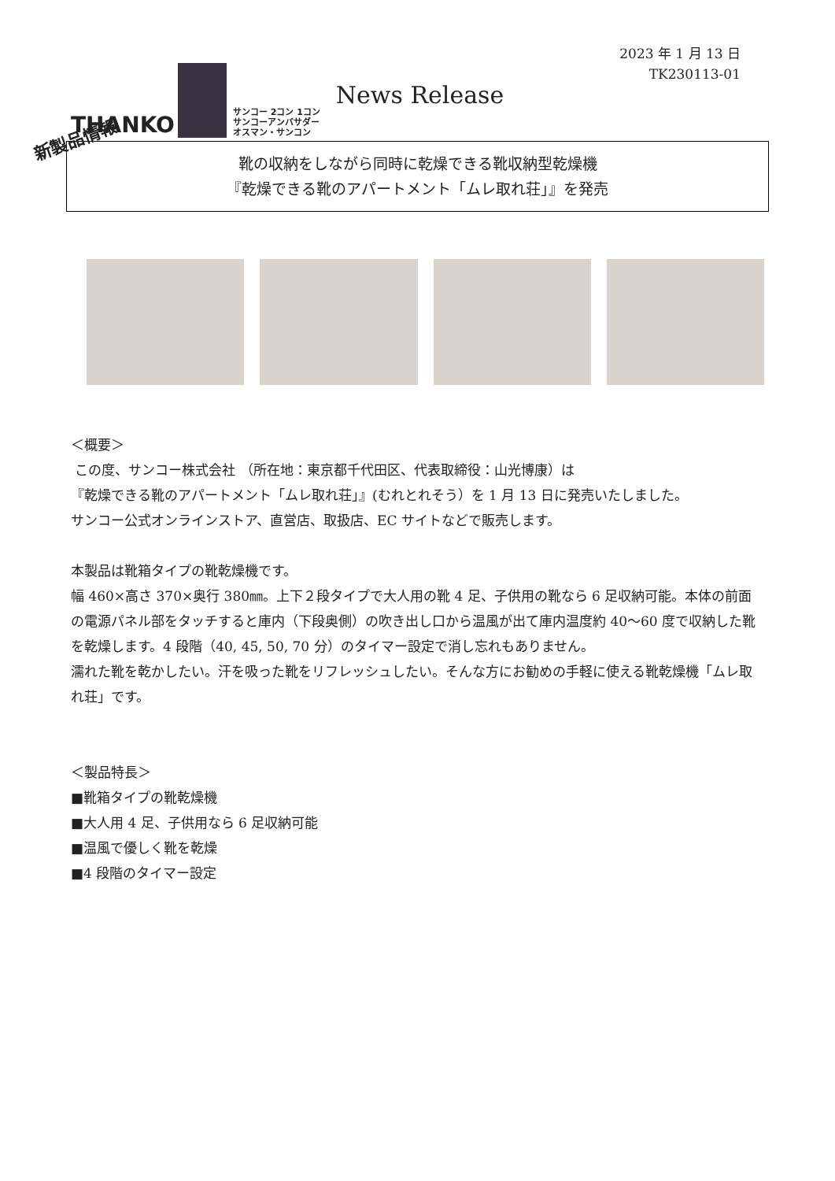2023 年 1 月 13 日
TK230113-01
THANKO
サンコー 2コン 1コン
サンコーアンバサダー
オスマン・サンコン
News Release
新製品情報
靴の収納をしながら同時に乾燥できる靴収納型乾燥機
『乾燥できる靴のアパートメント「ムレ取れ荘」』を発売
＜概要＞
この度、サンコー株式会社 （所在地：東京都千代田区、代表取締役：山光博康）は
『乾燥できる靴のアパートメント「ムレ取れ荘」』(むれとれそう）を 1 月 13 日に発売いたしました。
サンコー公式オンラインストア、直営店、取扱店、EC サイトなどで販売します。
本製品は靴箱タイプの靴乾燥機です。
幅 460×高さ 370×奥行 380㎜。上下２段タイプで大人用の靴 4 足、子供用の靴なら 6 足収納可能。本体の前面の電源パネル部をタッチすると庫内（下段奥側）の吹き出し口から温風が出て庫内温度約 40～60 度で収納した靴を乾燥します。4 段階（40, 45, 50, 70 分）のタイマー設定で消し忘れもありません。
濡れた靴を乾かしたい。汗を吸った靴をリフレッシュしたい。そんな方にお勧めの手軽に使える靴乾燥機「ムレ取れ荘」です。
＜製品特長＞
■靴箱タイプの靴乾燥機
■大人用 4 足、子供用なら 6 足収納可能
■温風で優しく靴を乾燥
■4 段階のタイマー設定